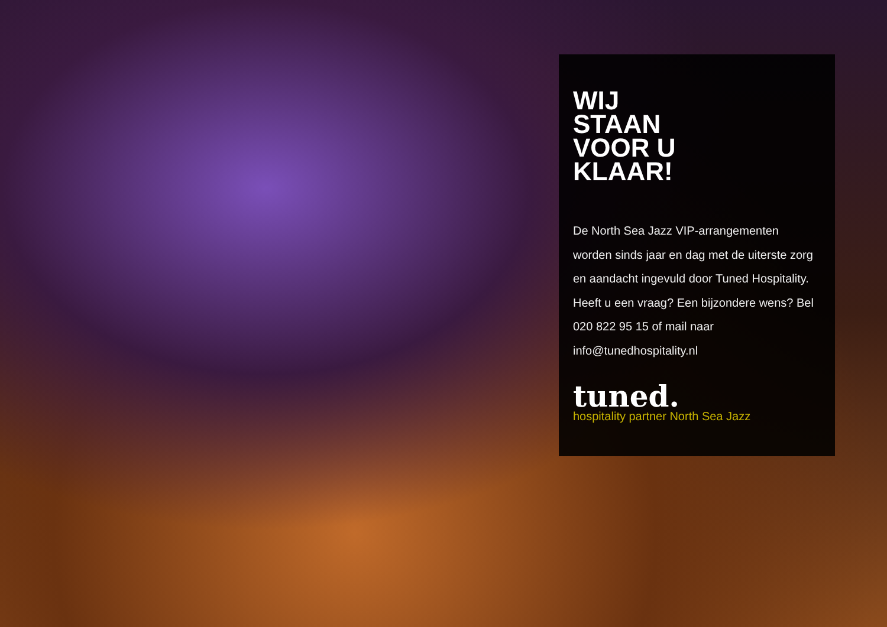WIJ
STAAN
VOOR U
KLAAR!
De North Sea Jazz VIP-arrangementen worden sinds jaar en dag met de uiterste zorg en aandacht ingevuld door Tuned Hospitality. Heeft u een vraag? Een bijzondere wens? Bel 020 822 95 15 of mail naar info@tunedhospitality.nl
tuned.
hospitality partner North Sea Jazz